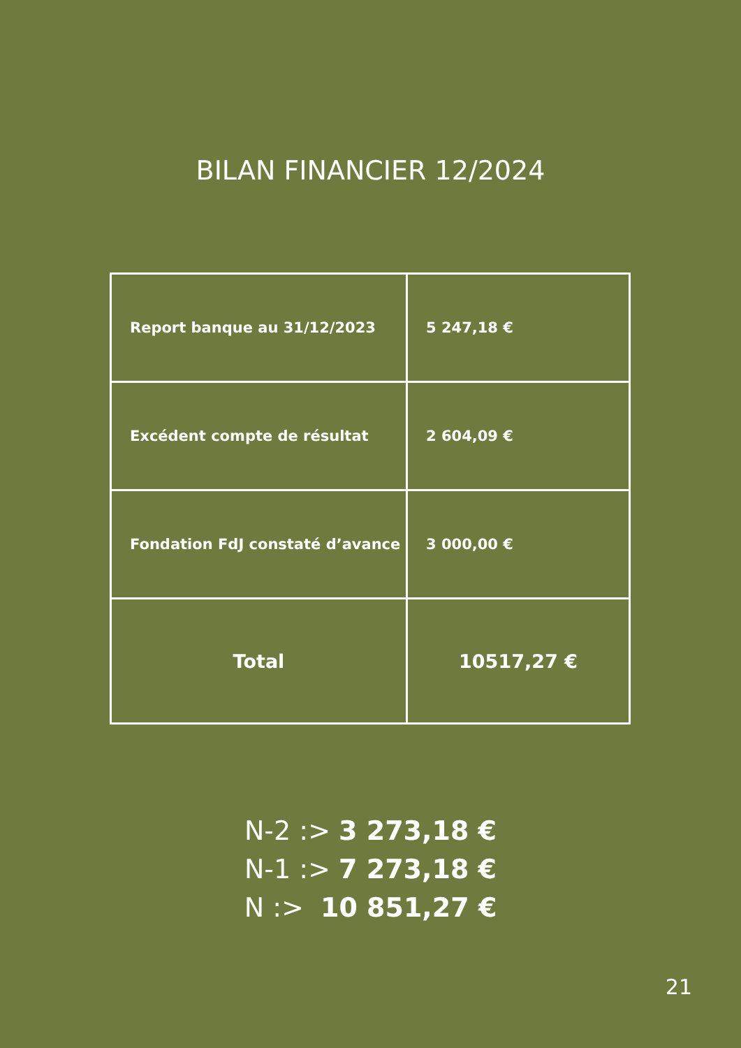BILAN FINANCIER 12/2024
| Report banque au 31/12/2023 | 5 247,18 € |
| Excédent compte de résultat | 2 604,09 € |
| Fondation FdJ constaté d’avance | 3 000,00 € |
| Total | 10517,27 € |
N-2 :> 3 273,18 €
N-1 :> 7 273,18 €
N :> 10 851,27 €
21